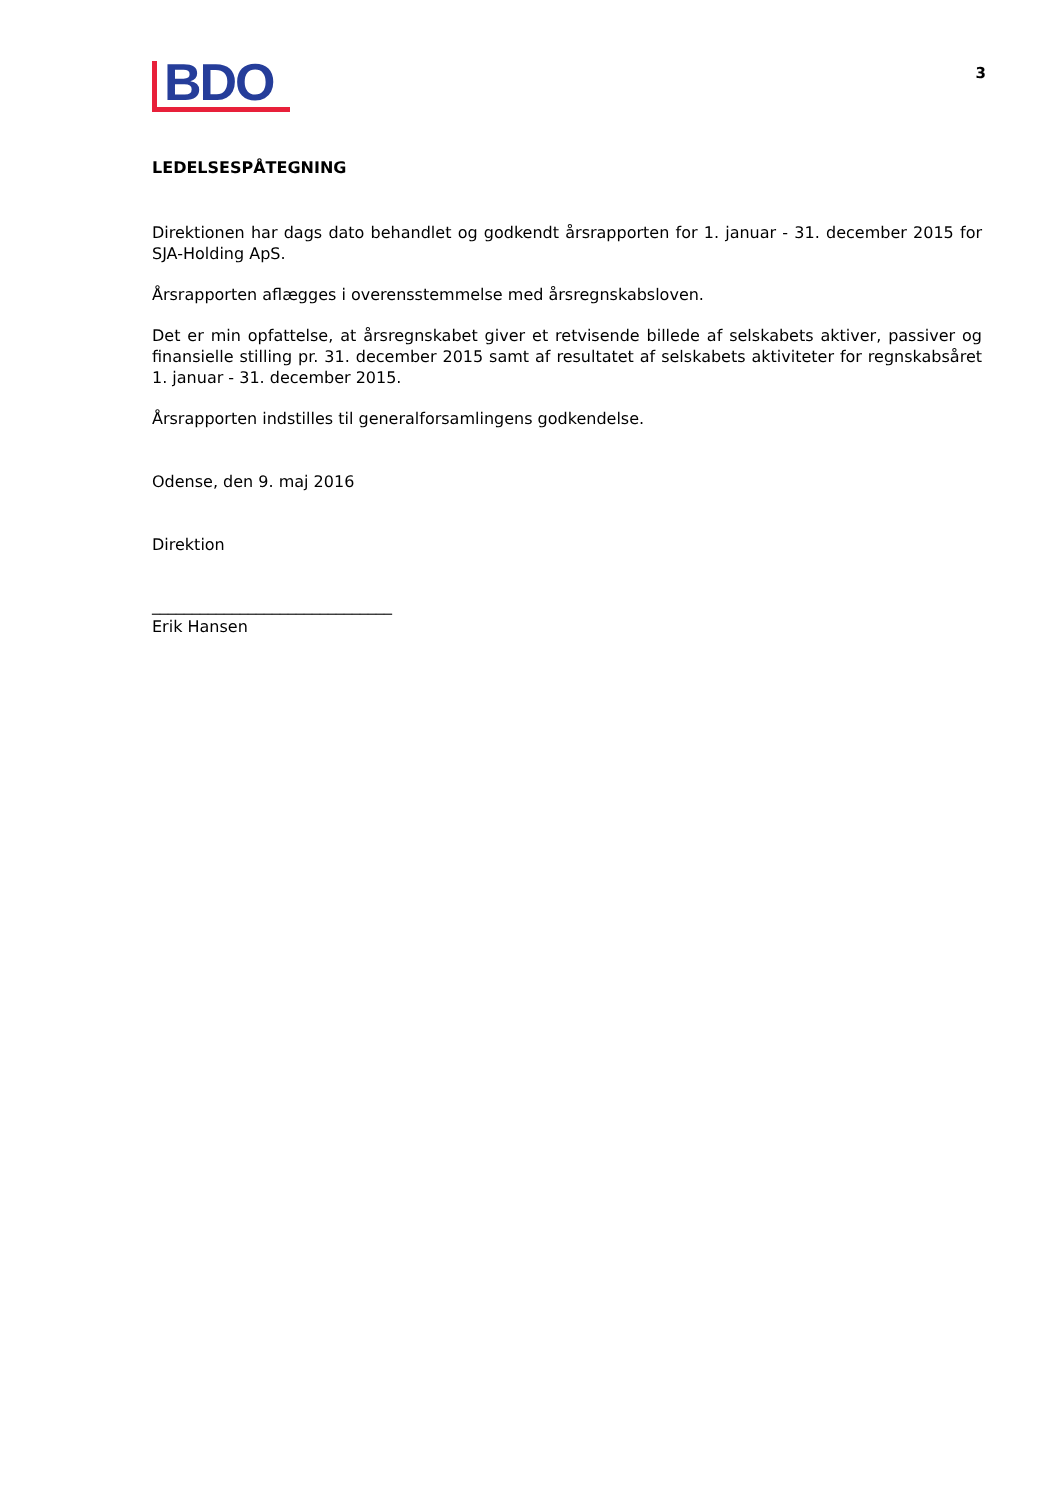BDO
3
LEDELSESPÅTEGNING
Direktionen har dags dato behandlet og godkendt årsrapporten for 1. januar - 31. december 2015 for SJA-Holding ApS.
Årsrapporten aflægges i overensstemmelse med årsregnskabsloven.
Det er min opfattelse, at årsregnskabet giver et retvisende billede af selskabets aktiver, passiver og finansielle stilling pr. 31. december 2015 samt af resultatet af selskabets aktiviteter for regnskabsåret 1. januar - 31. december 2015.
Årsrapporten indstilles til generalforsamlingens godkendelse.
Odense, den 9. maj 2016
Direktion
______________________________
Erik Hansen